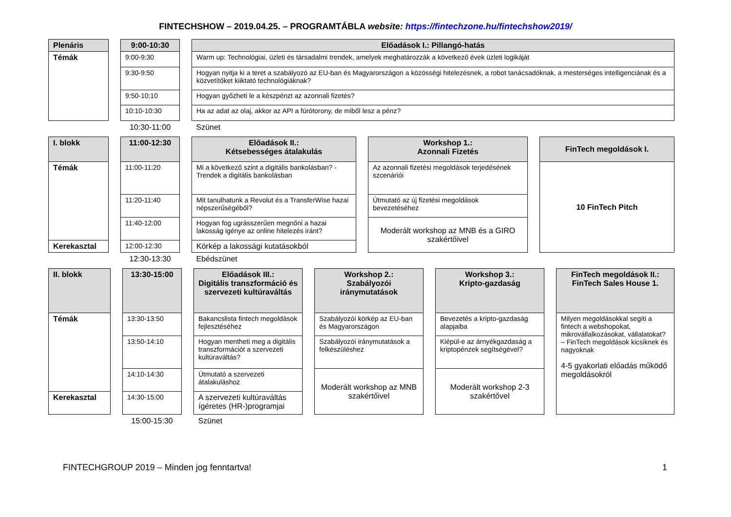FINTECHSHOW – 2019.04.25. – PROGRAMTÁBLA website: https://fintechzone.hu/fintechshow2019/
| Plenáris | | 9:00-10:30 | | Előadások I.: Pillangó-hatás |
| Témák | | 9:00-9:30 | | Warm up: Technológiai, üzleti és társadalmi trendek, amelyek meghatározzák a következő évek üzleti logikáját |
| | | 9:30-9:50 | | Hogyan nyitja ki a teret a szabályozó az EU-ban és Magyarországon a közösségi hitelezésnek, a robot tanácsadóknak, a mesterséges intelligenciának és a közvetítőket kiiktató technológiáknak? |
| | | 9:50-10:10 | | Hogyan győzheti le a készpénzt az azonnali fizetés? |
| | | 10:10-10:30 | | Ha az adat az olaj, akkor az API a fúrótorony, de miből lesz a pénz? |
| | | 10:30-11:00 | | Szünet |
| I. blokk | | 11:00-12:30 | | Előadások II.: Kétsebességes átalakulás | | Workshop 1.: Azonnali Fizetés | | FinTech megoldások I. |
| Témák | | 11:00-11:20 | | Mi a következő szint a digitális bankolásban? - Trendek a digitális bankolásban | | Az azonnali fizetési megoldások terjedésének szcenáriói | | 10 FinTech Pitch |
| | | 11:20-11:40 | | Mit tanulhatunk a Revolut és a TransferWise hazai népszerűségéből? | | Útmutató az új fizetési megoldások bevezetéséhez | | |
| | | 11:40-12:00 | | Hogyan fog ugrásszerűen megnőni a hazai lakosság igénye az online hitelezés iránt? | | Moderált workshop az MNB és a GIRO szakértőivel | | |
| Kerekasztal | | 12:00-12:30 | | Körkép a lakossági kutatásokból | | | | |
| | | 12:30-13:30 | | Ebédszünet | | | | |
| II. blokk | | 13:30-15:00 | | Előadások III.: Digitális transzformáció és szervezeti kultúraváltás | | Workshop 2.: Szabályozói iránymutatások | | Workshop 3.: Kripto-gazdaság | | FinTech megoldások II.: FinTech Sales House 1. |
| Témák | | 13:30-13:50 | | Bakancslista fintech megoldások fejlesztéséhez | | Szabályozói körkép az EU-ban és Magyarországon | | Bevezetés a kripto-gazdaság alapjaiba | | Milyen megoldásokkal segíti a fintech a webshopokat, mikrovállalkozásokat, vállalatokat? – FinTech megoldások kicsiknek és nagyoknak 4-5 gyakorlati előadás működő megoldásokról |
| | | 13:50-14:10 | | Hogyan mentheti meg a digitális transzformációt a szervezeti kultúraváltás? | | Szabályozói iránymutatások a felkészüléshez | | Kiépül-e az árnyékgazdaság a kriptopénzek segítségével? | | |
| | | 14:10-14:30 | | Útmutató a szervezeti átalakuláshoz | | Moderált workshop az MNB szakértőivel | | Moderált workshop 2-3 szakértővel | | |
| Kerekasztal | | 14:30-15:00 | | A szervezeti kultúraváltás ígéretes (HR-)programjai | | | | | | |
| | | 15:00-15:30 | | Szünet | | | | | | |
FINTECHGROUP 2019 – Minden jog fenntartva! 1